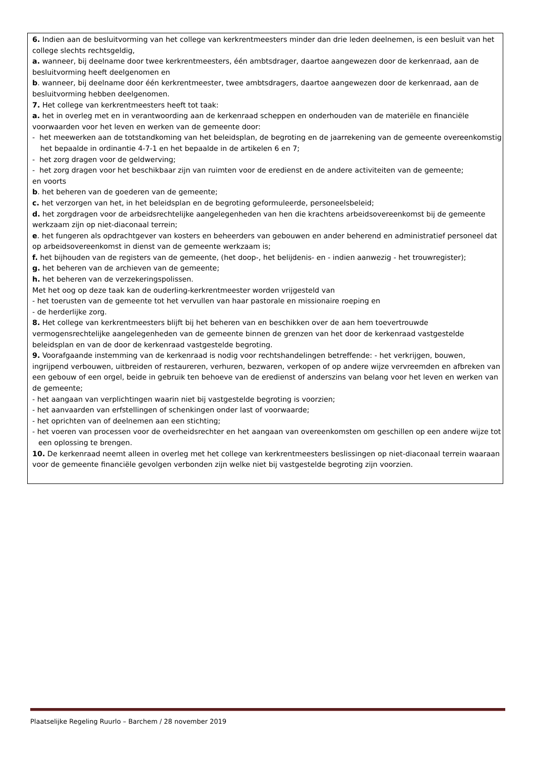6. Indien aan de besluitvorming van het college van kerkrentmeesters minder dan drie leden deelnemen, is een besluit van het college slechts rechtsgeldig,
a. wanneer, bij deelname door twee kerkrentmeesters, één ambtsdrager, daartoe aangewezen door de kerkenraad, aan de besluitvorming heeft deelgenomen en
b. wanneer, bij deelname door één kerkrentmeester, twee ambtsdragers, daartoe aangewezen door de kerkenraad, aan de besluitvorming hebben deelgenomen.
7. Het college van kerkrentmeesters heeft tot taak:
a. het in overleg met en in verantwoording aan de kerkenraad scheppen en onderhouden van de materiële en financiële voorwaarden voor het leven en werken van de gemeente door:
- het meewerken aan de totstandkoming van het beleidsplan, de begroting en de jaarrekening van de gemeente overeenkomstig het bepaalde in ordinantie 4-7-1 en het bepaalde in de artikelen 6 en 7;
- het zorg dragen voor de geldwerving;
- het zorg dragen voor het beschikbaar zijn van ruimten voor de eredienst en de andere activiteiten van de gemeente;
en voorts
b. het beheren van de goederen van de gemeente;
c. het verzorgen van het, in het beleidsplan en de begroting geformuleerde, personeelsbeleid;
d. het zorgdragen voor de arbeidsrechtelijke aangelegenheden van hen die krachtens arbeidsovereenkomst bij de gemeente werkzaam zijn op niet-diaconaal terrein;
e. het fungeren als opdrachtgever van kosters en beheerders van gebouwen en ander beherend en administratief personeel dat op arbeidsovereenkomst in dienst van de gemeente werkzaam is;
f. het bijhouden van de registers van de gemeente, (het doop-, het belijdenis- en - indien aanwezig - het trouwregister);
g. het beheren van de archieven van de gemeente;
h. het beheren van de verzekeringspolissen.
Met het oog op deze taak kan de ouderling-kerkrentmeester worden vrijgesteld van
- het toerusten van de gemeente tot het vervullen van haar pastorale en missionaire roeping en
- de herderlijke zorg.
8. Het college van kerkrentmeesters blijft bij het beheren van en beschikken over de aan hem toevertrouwde vermogensrechtelijke aangelegenheden van de gemeente binnen de grenzen van het door de kerkenraad vastgestelde beleidsplan en van de door de kerkenraad vastgestelde begroting.
9. Voorafgaande instemming van de kerkenraad is nodig voor rechtshandelingen betreffende: - het verkrijgen, bouwen, ingrijpend verbouwen, uitbreiden of restaureren, verhuren, bezwaren, verkopen of op andere wijze vervreemden en afbreken van een gebouw of een orgel, beide in gebruik ten behoeve van de eredienst of anderszins van belang voor het leven en werken van de gemeente;
- het aangaan van verplichtingen waarin niet bij vastgestelde begroting is voorzien;
- het aanvaarden van erfstellingen of schenkingen onder last of voorwaarde;
- het oprichten van of deelnemen aan een stichting;
- het voeren van processen voor de overheidsrechter en het aangaan van overeenkomsten om geschillen op een andere wijze tot een oplossing te brengen.
10. De kerkenraad neemt alleen in overleg met het college van kerkrentmeesters beslissingen op niet-diaconaal terrein waaraan voor de gemeente financiële gevolgen verbonden zijn welke niet bij vastgestelde begroting zijn voorzien.
Plaatselijke Regeling Ruurlo – Barchem / 28 november 2019